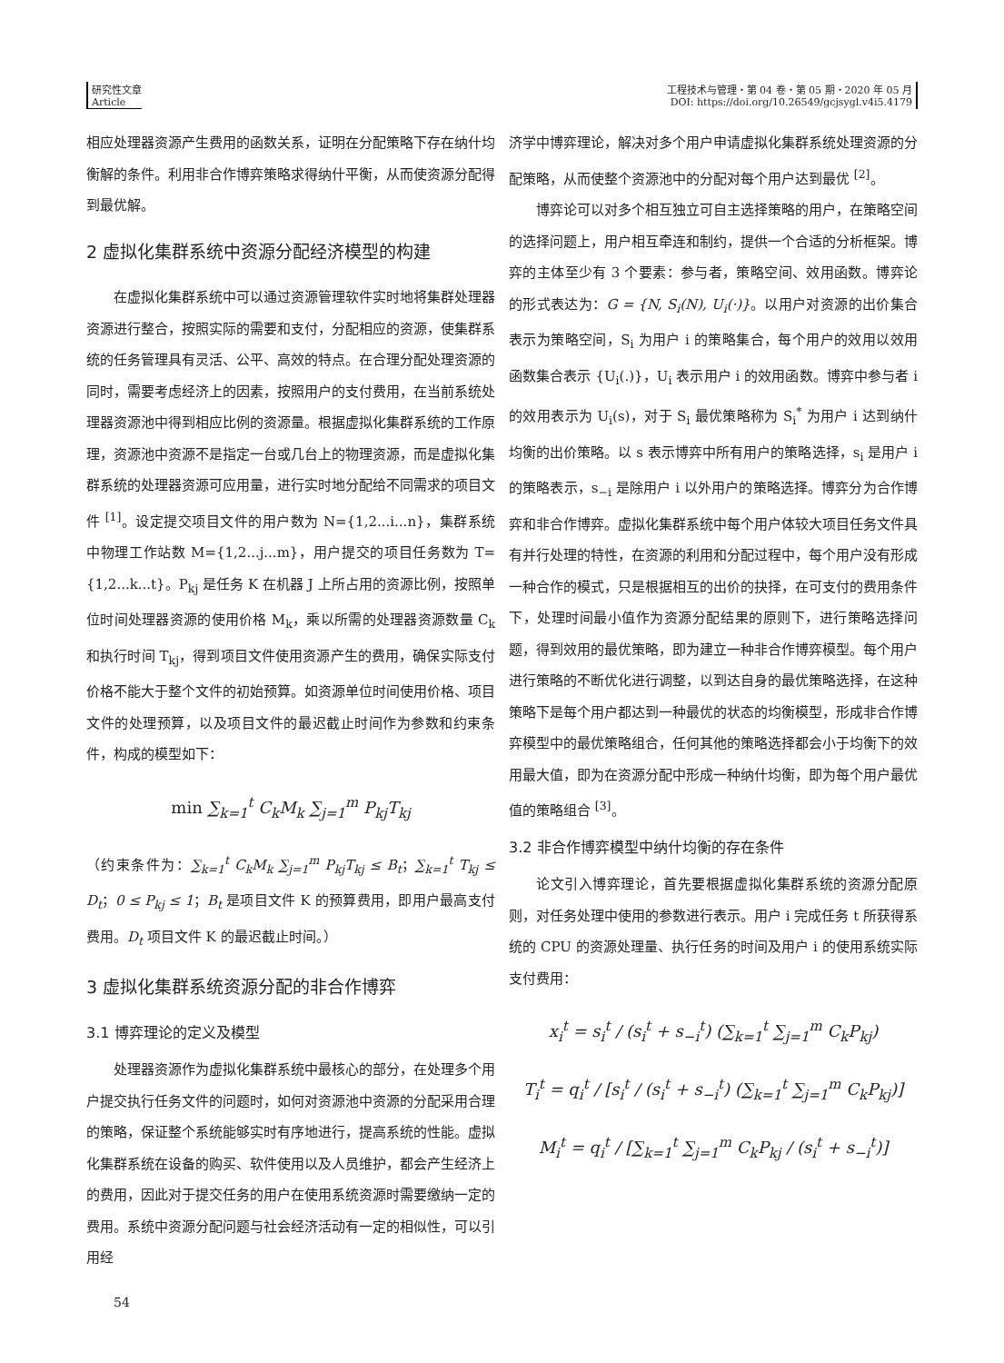研究性文章
Article
工程技术与管理・第 04 卷・第 05 期・2020 年 05 月
DOI: https://doi.org/10.26549/gcjsygl.v4i5.4179
相应处理器资源产生费用的函数关系，证明在分配策略下存在纳什均衡解的条件。利用非合作博弈策略求得纳什平衡，从而使资源分配得到最优解。
2 虚拟化集群系统中资源分配经济模型的构建
在虚拟化集群系统中可以通过资源管理软件实时地将集群处理器资源进行整合，按照实际的需要和支付，分配相应的资源，使集群系统的任务管理具有灵活、公平、高效的特点。在合理分配处理资源的同时，需要考虑经济上的因素，按照用户的支付费用，在当前系统处理器资源池中得到相应比例的资源量。根据虚拟化集群系统的工作原理，资源池中资源不是指定一台或几台上的物理资源，而是虚拟化集群系统的处理器资源可应用量，进行实时地分配给不同需求的项目文件 <sup>[1]</sup>。设定提交项目文件的用户数为 N={1,2...i...n}，集群系统中物理工作站数 M={1,2...j...m}，用户提交的项目任务数为 T={1,2...k...t}。P<sub>kj</sub> 是任务 K 在机器 J 上所占用的资源比例，按照单位时间处理器资源的使用价格 M<sub>k</sub>，乘以所需的处理器资源数量 C<sub>k</sub> 和执行时间 T<sub>kj</sub>，得到项目文件使用资源产生的费用，确保实际支付价格不能大于整个文件的初始预算。如资源单位时间使用价格、项目文件的处理预算，以及项目文件的最迟截止时间作为参数和约束条件，构成的模型如下：
min ∑<sub>k=1</sub><sup>t</sup> C<sub>k</sub>M<sub>k</sub> ∑<sub>j=1</sub><sup>m</sup> P<sub>kj</sub>T<sub>kj</sub>
（约束条件为：∑<sub>k=1</sub><sup>t</sup> C<sub>k</sub>M<sub>k</sub> ∑<sub>j=1</sub><sup>m</sup> P<sub>kj</sub>T<sub>kj</sub> ≤ B<sub>t</sub>；∑<sub>k=1</sub><sup>t</sup> T<sub>kj</sub> ≤ D<sub>t</sub>；0 ≤ P<sub>kj</sub> ≤ 1；B<sub>t</sub> 是项目文件 K 的预算费用，即用户最高支付费用。D<sub>t</sub> 项目文件 K 的最迟截止时间。）
3 虚拟化集群系统资源分配的非合作博弈
3.1 博弈理论的定义及模型
处理器资源作为虚拟化集群系统中最核心的部分，在处理多个用户提交执行任务文件的问题时，如何对资源池中资源的分配采用合理的策略，保证整个系统能够实时有序地进行，提高系统的性能。虚拟化集群系统在设备的购买、软件使用以及人员维护，都会产生经济上的费用，因此对于提交任务的用户在使用系统资源时需要缴纳一定的费用。系统中资源分配问题与社会经济活动有一定的相似性，可以引用经
济学中博弈理论，解决对多个用户申请虚拟化集群系统处理资源的分配策略，从而使整个资源池中的分配对每个用户达到最优 <sup>[2]</sup>。
博弈论可以对多个相互独立可自主选择策略的用户，在策略空间的选择问题上，用户相互牵连和制约，提供一个合适的分析框架。博弈的主体至少有 3 个要素：参与者，策略空间、效用函数。博弈论的形式表达为：G = {N, S<sub>i</sub>(N), U<sub>i</sub>(·)}。以用户对资源的出价集合表示为策略空间，S<sub>i</sub> 为用户 i 的策略集合，每个用户的效用以效用函数集合表示 {U<sub>i</sub>(.)}，U<sub>i</sub> 表示用户 i 的效用函数。博弈中参与者 i 的效用表示为 U<sub>i</sub>(s)，对于 S<sub>i</sub> 最优策略称为 S<sub>i</sub><sup>*</sup> 为用户 i 达到纳什均衡的出价策略。以 s 表示博弈中所有用户的策略选择，s<sub>i</sub> 是用户 i 的策略表示，s<sub>−i</sub> 是除用户 i 以外用户的策略选择。博弈分为合作博弈和非合作博弈。虚拟化集群系统中每个用户体较大项目任务文件具有并行处理的特性，在资源的利用和分配过程中，每个用户没有形成一种合作的模式，只是根据相互的出价的抉择，在可支付的费用条件下，处理时间最小值作为资源分配结果的原则下，进行策略选择问题，得到效用的最优策略，即为建立一种非合作博弈模型。每个用户进行策略的不断优化进行调整，以到达自身的最优策略选择，在这种策略下是每个用户都达到一种最优的状态的均衡模型，形成非合作博弈模型中的最优策略组合，任何其他的策略选择都会小于均衡下的效用最大值，即为在资源分配中形成一种纳什均衡，即为每个用户最优值的策略组合 <sup>[3]</sup>。
3.2 非合作博弈模型中纳什均衡的存在条件
论文引入博弈理论，首先要根据虚拟化集群系统的资源分配原则，对任务处理中使用的参数进行表示。用户 i 完成任务 t 所获得系统的 CPU 的资源处理量、执行任务的时间及用户 i 的使用系统实际支付费用：
x<sub>i</sub><sup>t</sup> = s<sub>i</sub><sup>t</sup> / (s<sub>i</sub><sup>t</sup> + s<sub>−i</sub><sup>t</sup>) (∑<sub>k=1</sub><sup>t</sup> ∑<sub>j=1</sub><sup>m</sup> C<sub>k</sub>P<sub>kj</sub>)
T<sub>i</sub><sup>t</sup> = q<sub>i</sub><sup>t</sup> / [s<sub>i</sub><sup>t</sup> / (s<sub>i</sub><sup>t</sup> + s<sub>−i</sub><sup>t</sup>) (∑<sub>k=1</sub><sup>t</sup> ∑<sub>j=1</sub><sup>m</sup> C<sub>k</sub>P<sub>kj</sub>)]
M<sub>i</sub><sup>t</sup> = q<sub>i</sub><sup>t</sup> / [∑<sub>k=1</sub><sup>t</sup> ∑<sub>j=1</sub><sup>m</sup> C<sub>k</sub>P<sub>kj</sub> / (s<sub>i</sub><sup>t</sup> + s<sub>−i</sub><sup>t</sup>)]
54